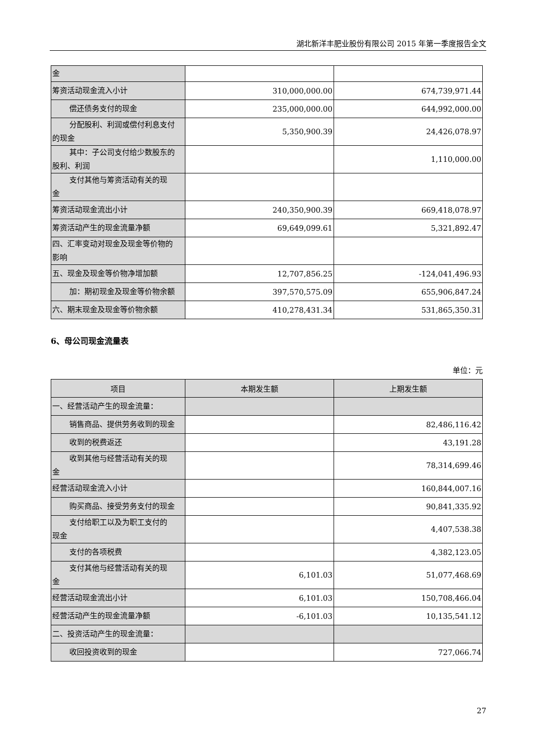湖北新洋丰肥业股份有限公司 2015 年第一季度报告全文
| 金 | | |
| 筹资活动现金流入小计 | 310,000,000.00 | 674,739,971.44 |
| 偿还债务支付的现金 | 235,000,000.00 | 644,992,000.00 |
| 分配股利、利润或偿付利息支付 的现金 | 5,350,900.39 | 24,426,078.97 |
| 其中：子公司支付给少数股东的 股利、利润 | | 1,110,000.00 |
| 支付其他与筹资活动有关的现 金 | | |
| 筹资活动现金流出小计 | 240,350,900.39 | 669,418,078.97 |
| 筹资活动产生的现金流量净额 | 69,649,099.61 | 5,321,892.47 |
| 四、汇率变动对现金及现金等价物的 影响 | | |
| 五、现金及现金等价物净增加额 | 12,707,856.25 | -124,041,496.93 |
| 加：期初现金及现金等价物余额 | 397,570,575.09 | 655,906,847.24 |
| 六、期末现金及现金等价物余额 | 410,278,431.34 | 531,865,350.31 |
6、母公司现金流量表
单位：元
| 项目 | 本期发生额 | 上期发生额 |
| --- | --- | --- |
| 一、经营活动产生的现金流量： | | |
| 销售商品、提供劳务收到的现金 | | 82,486,116.42 |
| 收到的税费返还 | | 43,191.28 |
| 收到其他与经营活动有关的现 金 | | 78,314,699.46 |
| 经营活动现金流入小计 | | 160,844,007.16 |
| 购买商品、接受劳务支付的现金 | | 90,841,335.92 |
| 支付给职工以及为职工支付的 现金 | | 4,407,538.38 |
| 支付的各项税费 | | 4,382,123.05 |
| 支付其他与经营活动有关的现 金 | 6,101.03 | 51,077,468.69 |
| 经营活动现金流出小计 | 6,101.03 | 150,708,466.04 |
| 经营活动产生的现金流量净额 | -6,101.03 | 10,135,541.12 |
| 二、投资活动产生的现金流量： | | |
| 收回投资收到的现金 | | 727,066.74 |
27